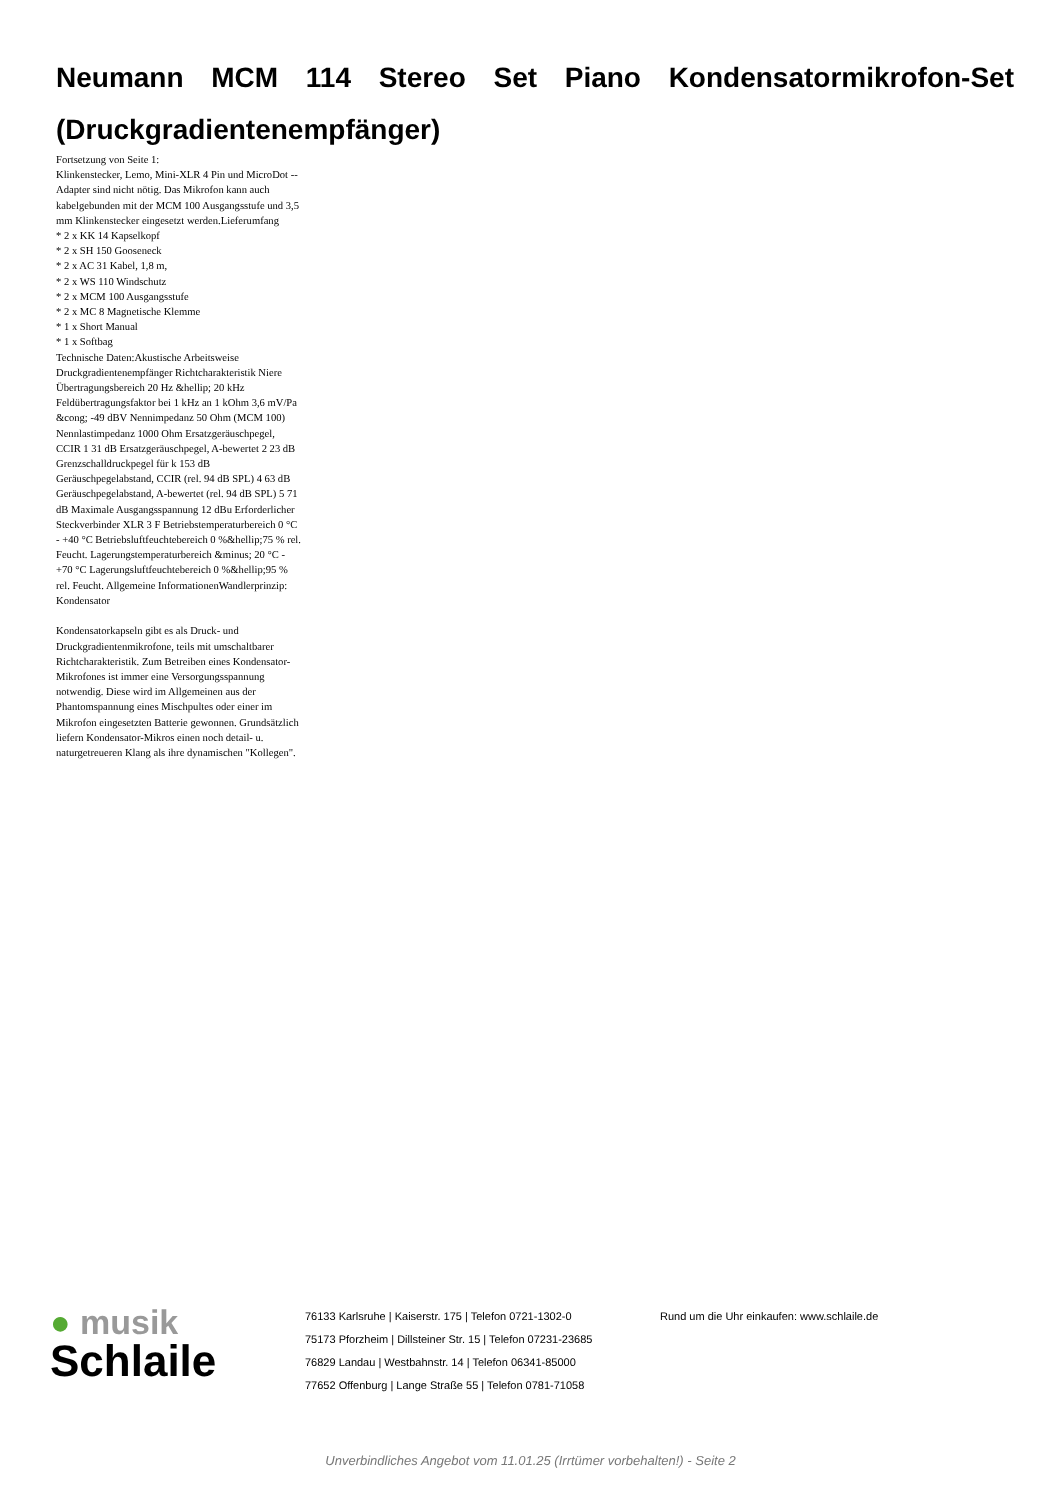Neumann MCM 114 Stereo Set Piano Kondensatormikrofon-Set (Druckgradientenempfänger)
Fortsetzung von Seite 1:
Klinkenstecker, Lemo, Mini-XLR 4 Pin und MicroDot -- Adapter sind nicht nötig. Das Mikrofon kann auch kabelgebunden mit der MCM 100 Ausgangsstufe und 3,5 mm Klinkenstecker eingesetzt werden.Lieferumfang
* 2 x KK 14 Kapselkopf
* 2 x SH 150 Gooseneck
* 2 x AC 31 Kabel, 1,8 m,
* 2 x WS 110 Windschutz
* 2 x MCM 100 Ausgangsstufe
* 2 x MC 8 Magnetische Klemme
* 1 x Short Manual
* 1 x Softbag
Technische Daten:Akustische Arbeitsweise Druckgradientenempfänger Richtcharakteristik Niere Übertragungsbereich 20 Hz &hellip; 20 kHz Feldübertragungsfaktor bei 1 kHz an 1 kOhm 3,6 mV/Pa &cong; -49 dBV Nennimpedanz 50 Ohm (MCM 100) Nennlastimpedanz 1000 Ohm Ersatzgeräuschpegel, CCIR 1 31 dB Ersatzgeräuschpegel, A-bewertet 2 23 dB Grenzschalldruckpegel für k 153 dB Geräuschpegelabstand, CCIR (rel. 94 dB SPL) 4 63 dB Geräuschpegelabstand, A-bewertet (rel. 94 dB SPL) 5 71 dB Maximale Ausgangsspannung 12 dBu Erforderlicher Steckverbinder XLR 3 F Betriebstemperaturbereich 0 °C - +40 °C Betriebsluftfeuchtebereich 0 %&hellip;75 % rel.
Feucht. Lagerungstemperaturbereich &minus; 20 °C - +70 °C Lagerungsluftfeuchtebereich 0 %&hellip;95 % rel. Feucht. Allgemeine InformationenWandlerprinzip: Kondensator
Kondensatorkapseln gibt es als Druck- und Druckgradientenmikrofone, teils mit umschaltbarer Richtcharakteristik. Zum Betreiben eines Kondensator-Mikrofones ist immer eine Versorgungsspannung notwendig. Diese wird im Allgemeinen aus der Phantomspannung eines Mischpultes oder einer im Mikrofon eingesetzten Batterie gewonnen. Grundsätzlich liefern Kondensator-Mikros einen noch detail- u. naturgetreueren Klang als ihre dynamischen "Kollegen".
● musik
Schlaile
76133 Karlsruhe | Kaiserstr. 175 | Telefon 0721-1302-0
75173 Pforzheim | Dillsteiner Str. 15 | Telefon 07231-23685
76829 Landau | Westbahnstr. 14 | Telefon 06341-85000
77652 Offenburg | Lange Straße 55 | Telefon 0781-71058
Rund um die Uhr einkaufen: www.schlaile.de
Unverbindliches Angebot vom 11.01.25 (Irrtümer vorbehalten!) - Seite 2